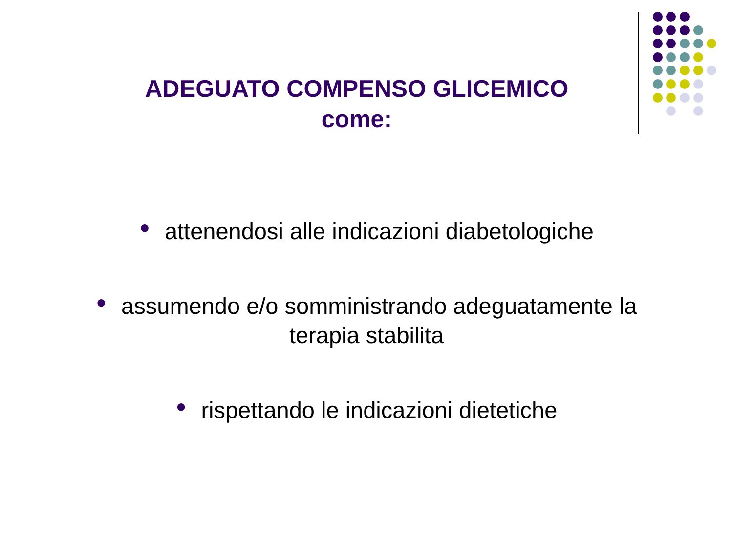ADEGUATO COMPENSO GLICEMICO
come:
● attenendosi alle indicazioni diabetologiche
● assumendo e/o somministrando adeguatamente la
terapia stabilita
● rispettando le indicazioni dietetiche